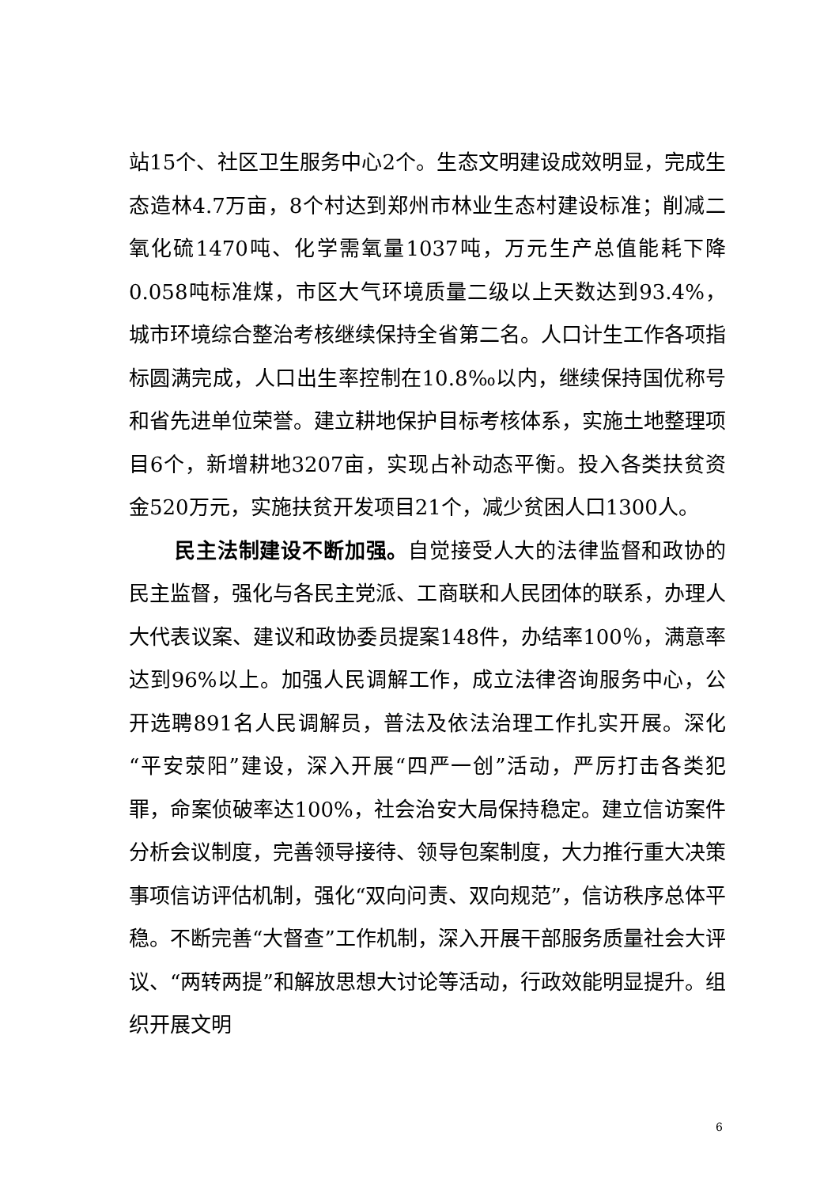站15个、社区卫生服务中心2个。生态文明建设成效明显，完成生态造林4.7万亩，8个村达到郑州市林业生态村建设标准；削减二氧化硫1470吨、化学需氧量1037吨，万元生产总值能耗下降0.058吨标准煤，市区大气环境质量二级以上天数达到93.4%，城市环境综合整治考核继续保持全省第二名。人口计生工作各项指标圆满完成，人口出生率控制在10.8‰以内，继续保持国优称号和省先进单位荣誉。建立耕地保护目标考核体系，实施土地整理项目6个，新增耕地3207亩，实现占补动态平衡。投入各类扶贫资金520万元，实施扶贫开发项目21个，减少贫困人口1300人。
民主法制建设不断加强。自觉接受人大的法律监督和政协的民主监督，强化与各民主党派、工商联和人民团体的联系，办理人大代表议案、建议和政协委员提案148件，办结率100％，满意率达到96%以上。加强人民调解工作，成立法律咨询服务中心，公开选聘891名人民调解员，普法及依法治理工作扎实开展。深化“平安荥阳”建设，深入开展“四严一创”活动，严厉打击各类犯罪，命案侦破率达100%，社会治安大局保持稳定。建立信访案件分析会议制度，完善领导接待、领导包案制度，大力推行重大决策事项信访评估机制，强化“双向问责、双向规范”，信访秩序总体平稳。不断完善“大督查”工作机制，深入开展干部服务质量社会大评议、“两转两提”和解放思想大讨论等活动，行政效能明显提升。组织开展文明
6